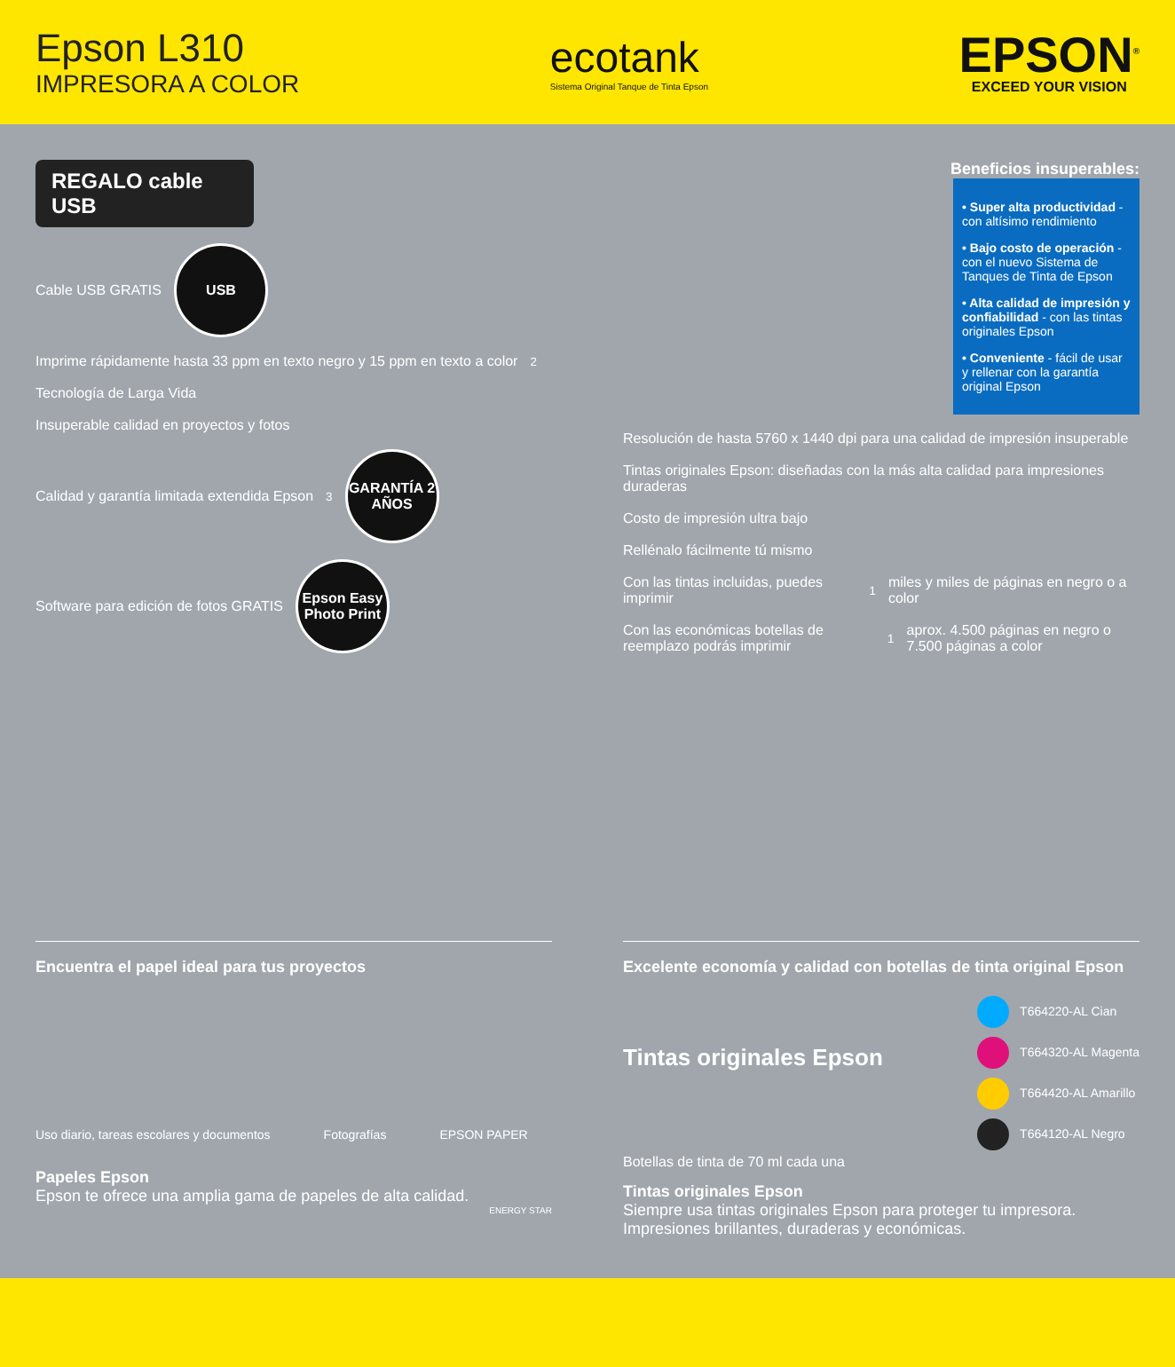Epson L310
IMPRESORA A COLOR
ecotank
Sistema Original Tanque de Tinta Epson
EPSON<sup>®</sup>
EXCEED YOUR VISION
REGALO cable USB
Cable USB GRATIS
USB
Imprime rápidamente hasta 33 ppm en texto negro y 15 ppm en texto a color<sup>2</sup>
Tecnología de Larga Vida
Insuperable calidad en proyectos y fotos
Calidad y garantía limitada extendida Epson<sup>3</sup>
GARANTÍA 2 AÑOS
Software para edición de fotos GRATIS
Epson Easy Photo Print
Beneficios insuperables:
• Super alta productividad - con altísimo rendimiento
• Bajo costo de operación - con el nuevo Sistema de Tanques de Tinta de Epson
• Alta calidad de impresión y confiabilidad - con las tintas originales Epson
• Conveniente - fácil de usar y rellenar con la garantía original Epson
Resolución de hasta 5760 x 1440 dpi para una calidad de impresión insuperable
Tintas originales Epson: diseñadas con la más alta calidad para impresiones duraderas
Costo de impresión ultra bajo
Rellénalo fácilmente tú mismo
Con las tintas incluidas, puedes imprimir<sup>1</sup> miles y miles de páginas en negro o a color
Con las económicas botellas de reemplazo podrás imprimir<sup>1</sup> aprox. 4.500 páginas en negro o 7.500 páginas a color
Encuentra el papel ideal para tus proyectos
Uso diario, tareas escolares y documentos Fotografías EPSON PAPER
Papeles Epson
Epson te ofrece una amplia gama de papeles de alta calidad.
ENERGY STAR
Excelente economía y calidad con botellas de tinta original Epson
Tintas originales Epson
T664220-AL Cian
T664320-AL Magenta
T664420-AL Amarillo
T664120-AL Negro
Botellas de tinta de 70 ml cada una
Tintas originales Epson
Siempre usa tintas originales Epson para proteger tu impresora.
Impresiones brillantes, duraderas y económicas.